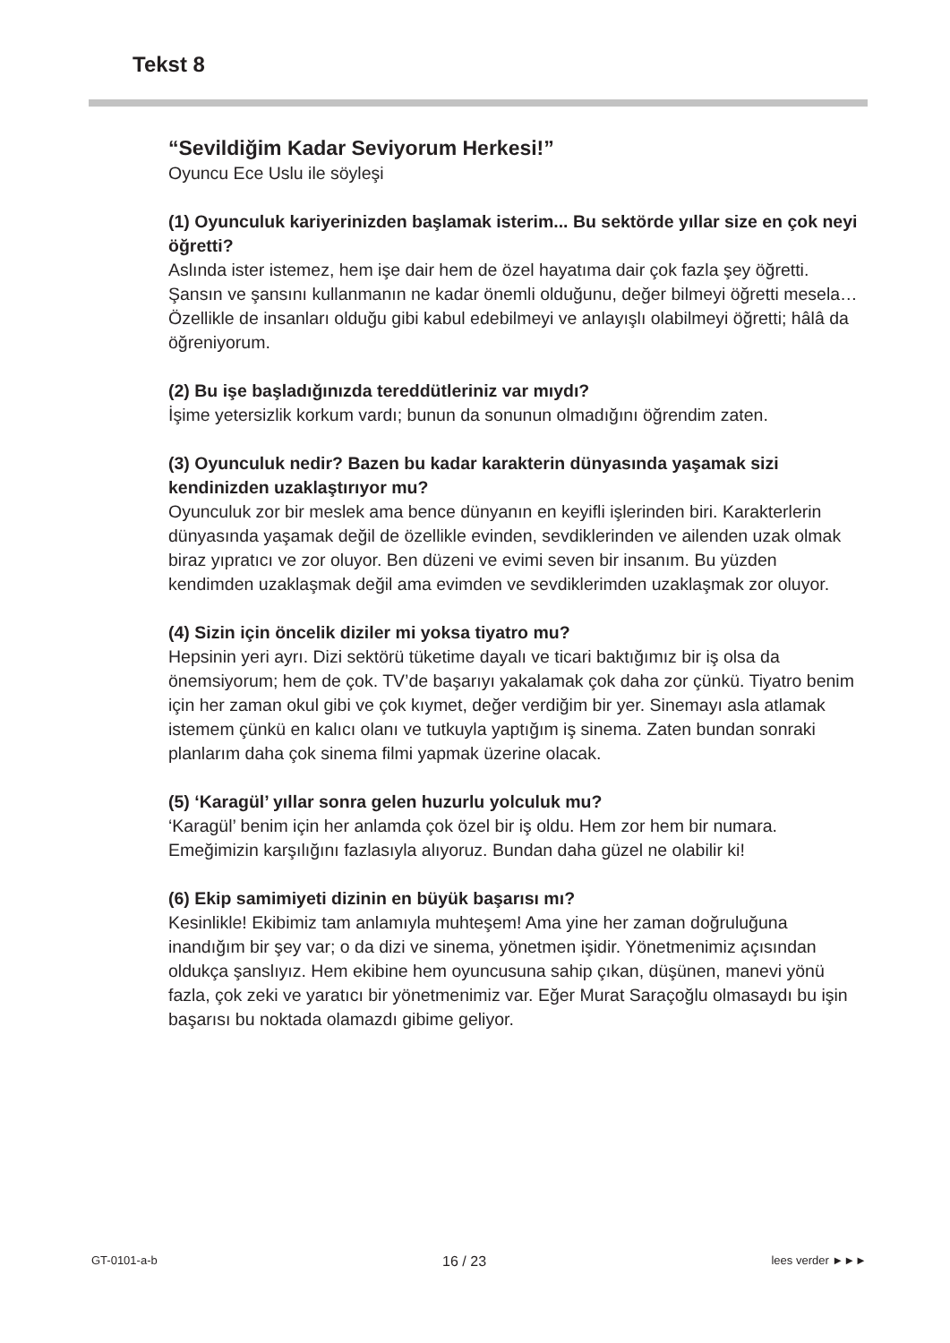Tekst 8
“Sevildiğim Kadar Seviyorum Herkesi!”
Oyuncu Ece Uslu ile söyleşi
(1) Oyunculuk kariyerinizden başlamak isterim... Bu sektörde yıllar size en çok neyi öğretti?
Aslında ister istemez, hem işe dair hem de özel hayatıma dair çok fazla şey öğretti. Şansın ve şansını kullanmanın ne kadar önemli olduğunu, değer bilmeyi öğretti mesela… Özellikle de insanları olduğu gibi kabul edebilmeyi ve anlayışlı olabilmeyi öğretti; hâlâ da öğreniyorum.
(2) Bu işe başladığınızda tereddütleriniz var mıydı?
İşime yetersizlik korkum vardı; bunun da sonunun olmadığını öğrendim zaten.
(3) Oyunculuk nedir? Bazen bu kadar karakterin dünyasında yaşamak sizi kendinizden uzaklaştırıyor mu?
Oyunculuk zor bir meslek ama bence dünyanın en keyifli işlerinden biri. Karakterlerin dünyasında yaşamak değil de özellikle evinden, sevdiklerinden ve ailenden uzak olmak biraz yıpratıcı ve zor oluyor. Ben düzeni ve evimi seven bir insanım. Bu yüzden kendimden uzaklaşmak değil ama evimden ve sevdiklerimden uzaklaşmak zor oluyor.
(4) Sizin için öncelik diziler mi yoksa tiyatro mu?
Hepsinin yeri ayrı. Dizi sektörü tüketime dayalı ve ticari baktığımız bir iş olsa da önemsiyorum; hem de çok. TV’de başarıyı yakalamak çok daha zor çünkü. Tiyatro benim için her zaman okul gibi ve çok kıymet, değer verdiğim bir yer. Sinemayı asla atlamak istemem çünkü en kalıcı olanı ve tutkuyla yaptığım iş sinema. Zaten bundan sonraki planlarım daha çok sinema filmi yapmak üzerine olacak.
(5) ‘Karagül’ yıllar sonra gelen huzurlu yolculuk mu?
‘Karagül’ benim için her anlamda çok özel bir iş oldu. Hem zor hem bir numara. Emeğimizin karşılığını fazlasıyla alıyoruz. Bundan daha güzel ne olabilir ki!
(6) Ekip samimiyeti dizinin en büyük başarısı mı?
Kesinlikle! Ekibimiz tam anlamıyla muhteşem! Ama yine her zaman doğruluğuna inandığım bir şey var; o da dizi ve sinema, yönetmen işidir. Yönetmenimiz açısından oldukça şanslıyız. Hem ekibine hem oyuncusuna sahip çıkan, düşünen, manevi yönü fazla, çok zeki ve yaratıcı bir yönetmenimiz var. Eğer Murat Saraçoğlu olmasaydı bu işin başarısı bu noktada olamazdı gibime geliyor.
GT-0101-a-b 16 / 23 lees verder ►►►